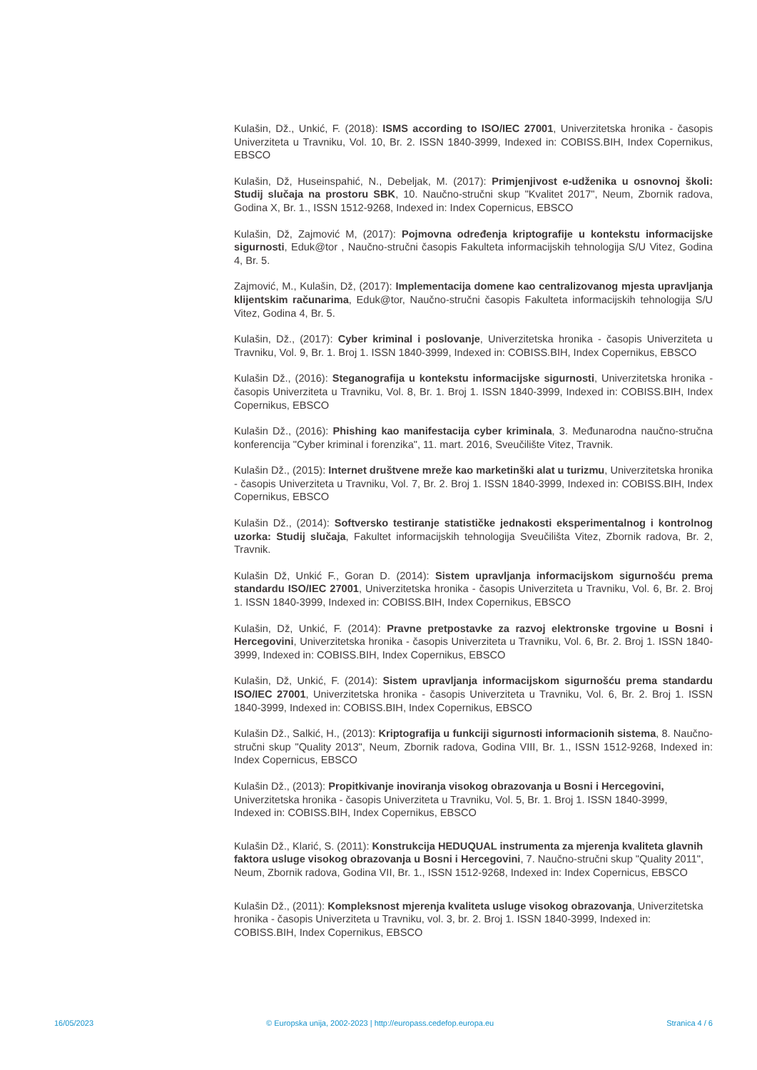Kulašin, Dž., Unkić, F. (2018): ISMS according to ISO/IEC 27001, Univerzitetska hronika - časopis Univerziteta u Travniku, Vol. 10, Br. 2. ISSN 1840-3999, Indexed in: COBISS.BIH, Index Copernikus, EBSCO
Kulašin, Dž, Huseinspahić, N., Debeljak, M. (2017): Primjenjivost e-udženika u osnovnoj školi: Studij slučaja na prostoru SBK, 10. Naučno-stručni skup "Kvalitet 2017", Neum, Zbornik radova, Godina X, Br. 1., ISSN 1512-9268, Indexed in: Index Copernicus, EBSCO
Kulašin, Dž, Zajmović M, (2017): Pojmovna određenja kriptografije u kontekstu informacijske sigurnosti, Eduk@tor , Naučno-stručni časopis Fakulteta informacijskih tehnologija S/U Vitez, Godina 4, Br. 5.
Zajmović, M., Kulašin, Dž, (2017): Implementacija domene kao centralizovanog mjesta upravljanja klijentskim računarima, Eduk@tor, Naučno-stručni časopis Fakulteta informacijskih tehnologija S/U Vitez, Godina 4, Br. 5.
Kulašin, Dž., (2017): Cyber kriminal i poslovanje, Univerzitetska hronika - časopis Univerziteta u Travniku, Vol. 9, Br. 1. Broj 1. ISSN 1840-3999, Indexed in: COBISS.BIH, Index Copernikus, EBSCO
Kulašin Dž., (2016): Steganografija u kontekstu informacijske sigurnosti, Univerzitetska hronika - časopis Univerziteta u Travniku, Vol. 8, Br. 1. Broj 1. ISSN 1840-3999, Indexed in: COBISS.BIH, Index Copernikus, EBSCO
Kulašin Dž., (2016): Phishing kao manifestacija cyber kriminala, 3. Međunarodna naučno-stručna konferencija "Cyber kriminal i forenzika", 11. mart. 2016, Sveučilište Vitez, Travnik.
Kulašin Dž., (2015): Internet društvene mreže kao marketinški alat u turizmu, Univerzitetska hronika - časopis Univerziteta u Travniku, Vol. 7, Br. 2. Broj 1. ISSN 1840-3999, Indexed in: COBISS.BIH, Index Copernikus, EBSCO
Kulašin Dž., (2014): Softversko testiranje statističke jednakosti eksperimentalnog i kontrolnog uzorka: Studij slučaja, Fakultet informacijskih tehnologija Sveučilišta Vitez, Zbornik radova, Br. 2, Travnik.
Kulašin Dž, Unkić F., Goran D. (2014): Sistem upravljanja informacijskom sigurnošću prema standardu ISO/IEC 27001, Univerzitetska hronika - časopis Univerziteta u Travniku, Vol. 6, Br. 2. Broj 1. ISSN 1840-3999, Indexed in: COBISS.BIH, Index Copernikus, EBSCO
Kulašin, Dž, Unkić, F. (2014): Pravne pretpostavke za razvoj elektronske trgovine u Bosni i Hercegovini, Univerzitetska hronika - časopis Univerziteta u Travniku, Vol. 6, Br. 2. Broj 1. ISSN 1840-3999, Indexed in: COBISS.BIH, Index Copernikus, EBSCO
Kulašin, Dž, Unkić, F. (2014): Sistem upravljanja informacijskom sigurnošću prema standardu ISO/IEC 27001, Univerzitetska hronika - časopis Univerziteta u Travniku, Vol. 6, Br. 2. Broj 1. ISSN 1840-3999, Indexed in: COBISS.BIH, Index Copernikus, EBSCO
Kulašin Dž., Salkić, H., (2013): Kriptografija u funkciji sigurnosti informacionih sistema, 8. Naučno-stručni skup "Quality 2013", Neum, Zbornik radova, Godina VIII, Br. 1., ISSN 1512-9268, Indexed in: Index Copernicus, EBSCO
Kulašin Dž., (2013): Propitkivanje inoviranja visokog obrazovanja u Bosni i Hercegovini,
Univerzitetska hronika - časopis Univerziteta u Travniku, Vol. 5, Br. 1. Broj 1. ISSN 1840-3999,
Indexed in: COBISS.BIH, Index Copernikus, EBSCO
Kulašin Dž., Klarić, S. (2011): Konstrukcija HEDUQUAL instrumenta za mjerenja kvaliteta glavnih faktora usluge visokog obrazovanja u Bosni i Hercegovini, 7. Naučno-stručni skup "Quality 2011", Neum, Zbornik radova, Godina VII, Br. 1., ISSN 1512-9268, Indexed in: Index Copernicus, EBSCO
Kulašin Dž., (2011): Kompleksnost mjerenja kvaliteta usluge visokog obrazovanja, Univerzitetska hronika - časopis Univerziteta u Travniku, vol. 3, br. 2. Broj 1. ISSN 1840-3999, Indexed in: COBISS.BIH, Index Copernikus, EBSCO
16/05/2023 © Europska unija, 2002-2023 | http://europass.cedefop.europa.eu Stranica 4 / 6